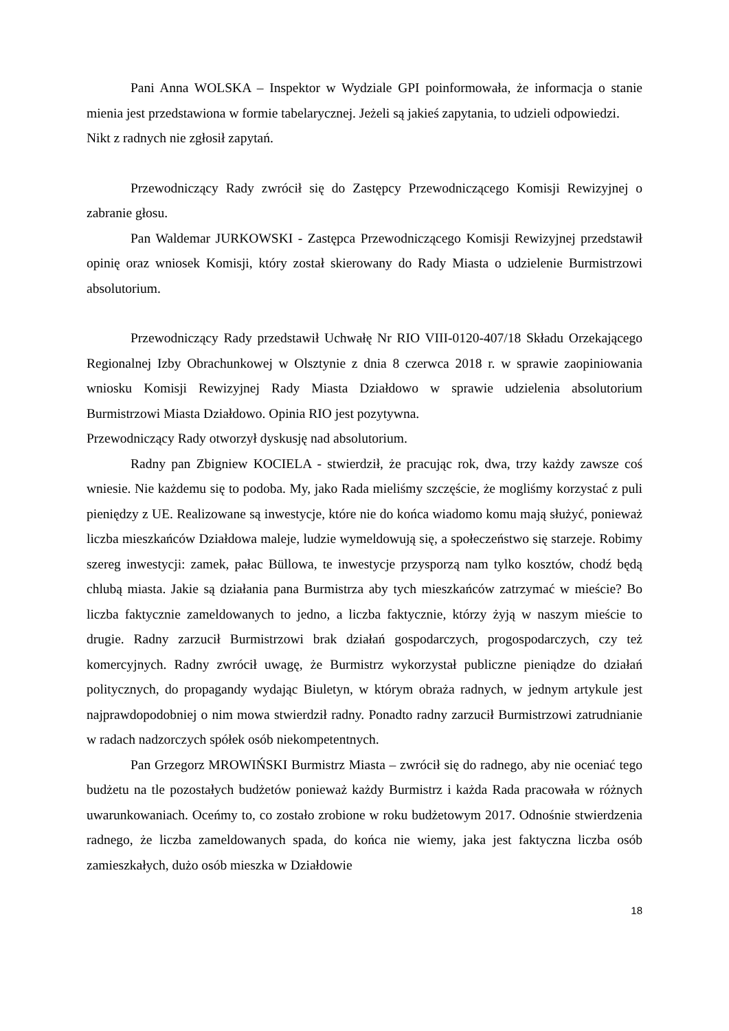Pani Anna WOLSKA – Inspektor w Wydziale GPI poinformowała, że informacja o stanie mienia jest przedstawiona w formie tabelarycznej. Jeżeli są jakieś zapytania, to udzieli odpowiedzi.
Nikt z radnych nie zgłosił zapytań.
Przewodniczący Rady zwrócił się do Zastępcy Przewodniczącego Komisji Rewizyjnej o zabranie głosu.
Pan Waldemar JURKOWSKI - Zastępca Przewodniczącego Komisji Rewizyjnej przedstawił opinię oraz wniosek Komisji, który został skierowany do Rady Miasta o udzielenie Burmistrzowi absolutorium.
Przewodniczący Rady przedstawił Uchwałę Nr RIO VIII-0120-407/18 Składu Orzekającego Regionalnej Izby Obrachunkowej w Olsztynie z dnia 8 czerwca 2018 r. w sprawie zaopiniowania wniosku Komisji Rewizyjnej Rady Miasta Działdowo w sprawie udzielenia absolutorium Burmistrzowi Miasta Działdowo. Opinia RIO jest pozytywna.
Przewodniczący Rady otworzył dyskusję nad absolutorium.
Radny pan Zbigniew KOCIELA - stwierdził, że pracując rok, dwa, trzy każdy zawsze coś wniesie. Nie każdemu się to podoba. My, jako Rada mieliśmy szczęście, że mogliśmy korzystać z puli pieniędzy z UE. Realizowane są inwestycje, które nie do końca wiadomo komu mają służyć, ponieważ liczba mieszkańców Działdowa maleje, ludzie wymeldowują się, a społeczeństwo się starzeje. Robimy szereg inwestycji: zamek, pałac Büllowa, te inwestycje przysporzą nam tylko kosztów, chodź będą chlubą miasta. Jakie są działania pana Burmistrza aby tych mieszkańców zatrzymać w mieście? Bo liczba faktycznie zameldowanych to jedno, a liczba faktycznie, którzy żyją w naszym mieście to drugie. Radny zarzucił Burmistrzowi brak działań gospodarczych, progospodarczych, czy też komercyjnych. Radny zwrócił uwagę, że Burmistrz wykorzystał publiczne pieniądze do działań politycznych, do propagandy wydając Biuletyn, w którym obraża radnych, w jednym artykule jest najprawdopodobniej o nim mowa stwierdził radny. Ponadto radny zarzucił Burmistrzowi zatrudnianie w radach nadzorczych spółek osób niekompetentnych.
Pan Grzegorz MROWIŃSKI Burmistrz Miasta – zwrócił się do radnego, aby nie oceniać tego budżetu na tle pozostałych budżetów ponieważ każdy Burmistrz i każda Rada pracowała w różnych uwarunkowaniach. Oceńmy to, co zostało zrobione w roku budżetowym 2017. Odnośnie stwierdzenia radnego, że liczba zameldowanych spada, do końca nie wiemy, jaka jest faktyczna liczba osób zamieszkałych, dużo osób mieszka w Działdowie
18